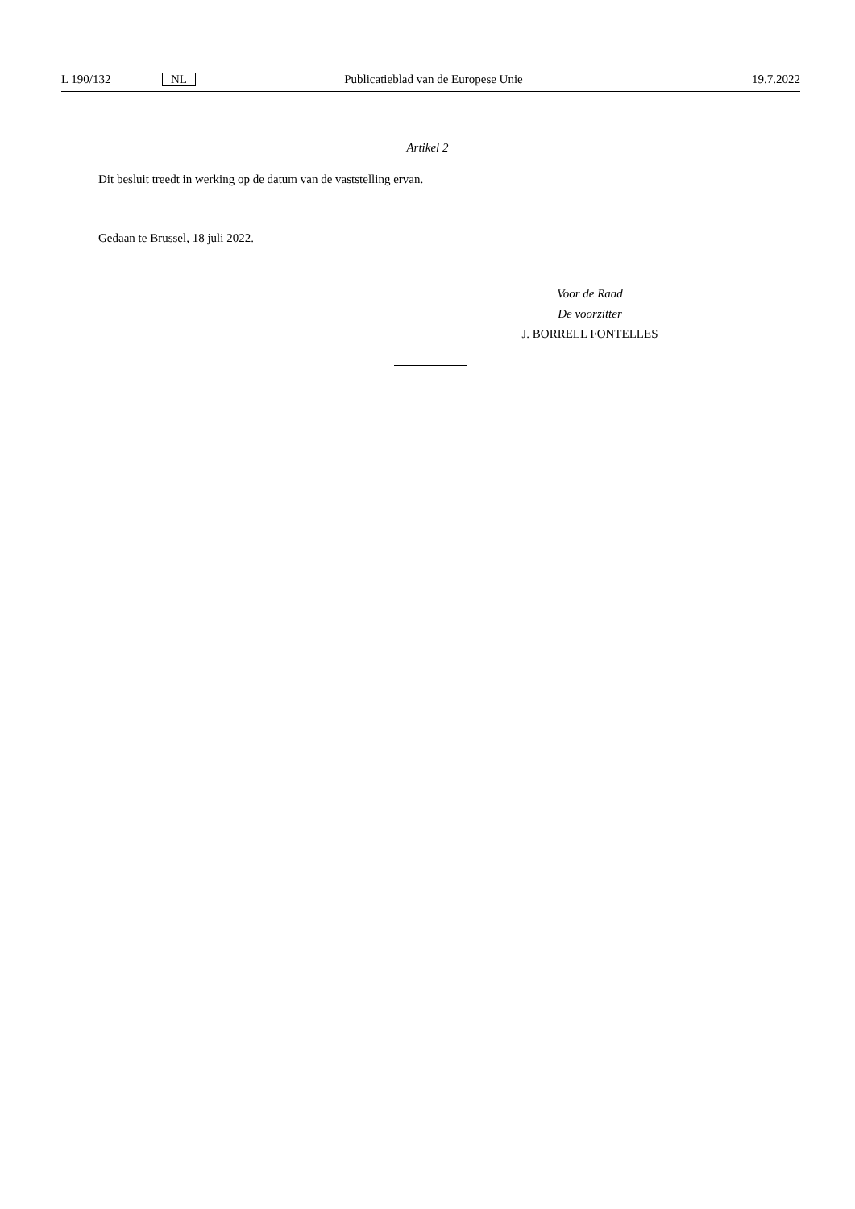L 190/132 NL Publicatieblad van de Europese Unie 19.7.2022
Artikel 2
Dit besluit treedt in werking op de datum van de vaststelling ervan.
Gedaan te Brussel, 18 juli 2022.
Voor de Raad
De voorzitter
J. BORRELL FONTELLES